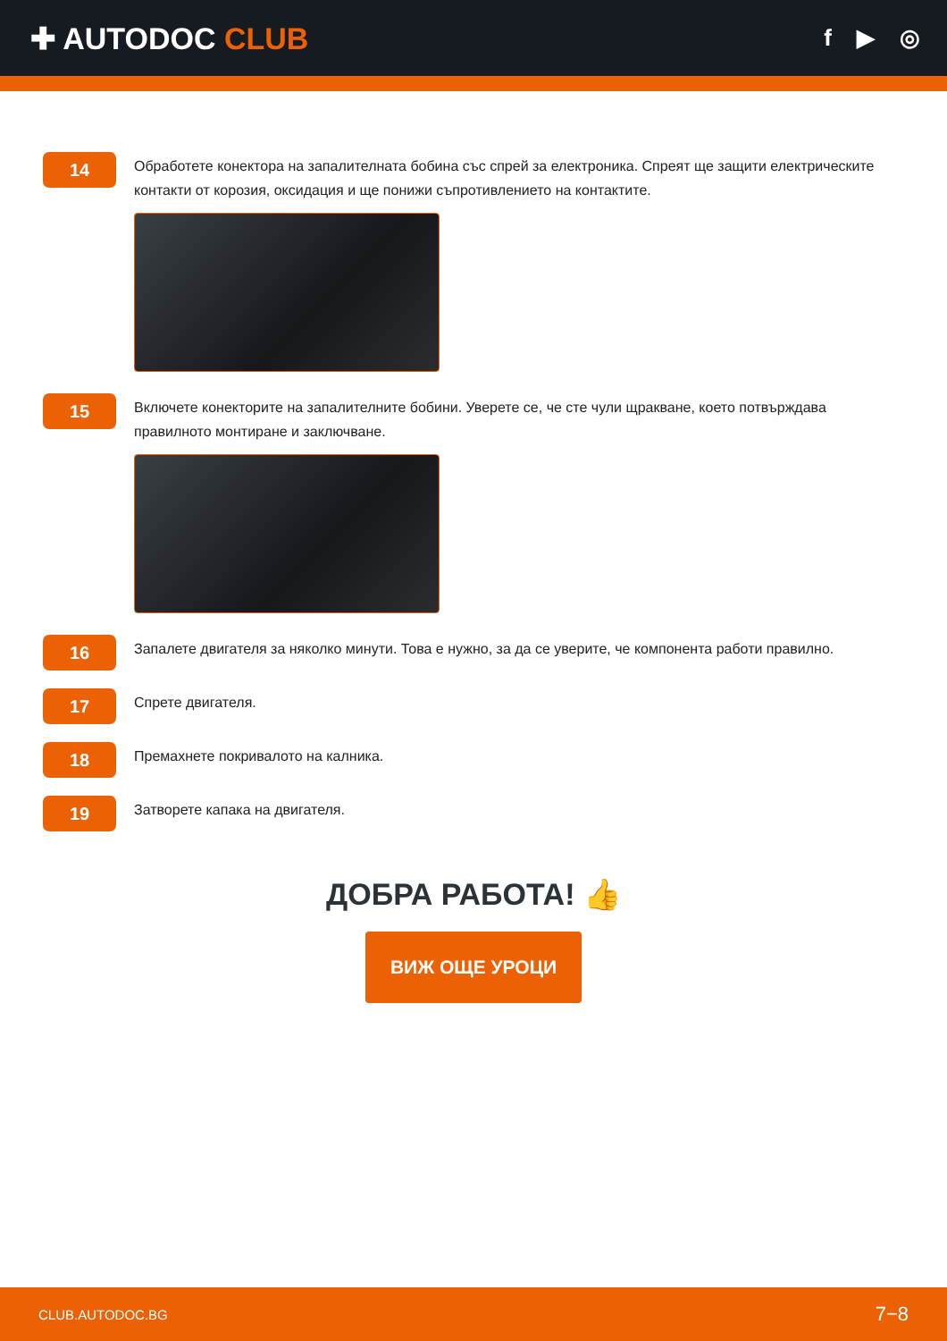✚ AUTODOC CLUB
f ▶ ◎
14
Обработете конектора на запалителната бобина със спрей за електроника. Спреят ще защити електрическите контакти от корозия, оксидация и ще понижи съпротивлението на контактите.
15
Включете конекторите на запалителните бобини. Уверете се, че сте чули щракване, което потвърждава правилното монтиране и заключване.
16
Запалете двигателя за няколко минути. Това е нужно, за да се уверите, че компонента работи правилно.
17
Спрете двигателя.
18
Премахнете покривалото на калника.
19
Затворете капака на двигателя.
ДОБРА РАБОТА! 👍
ВИЖ ОЩЕ УРОЦИ
CLUB.AUTODOC.BG 7−8